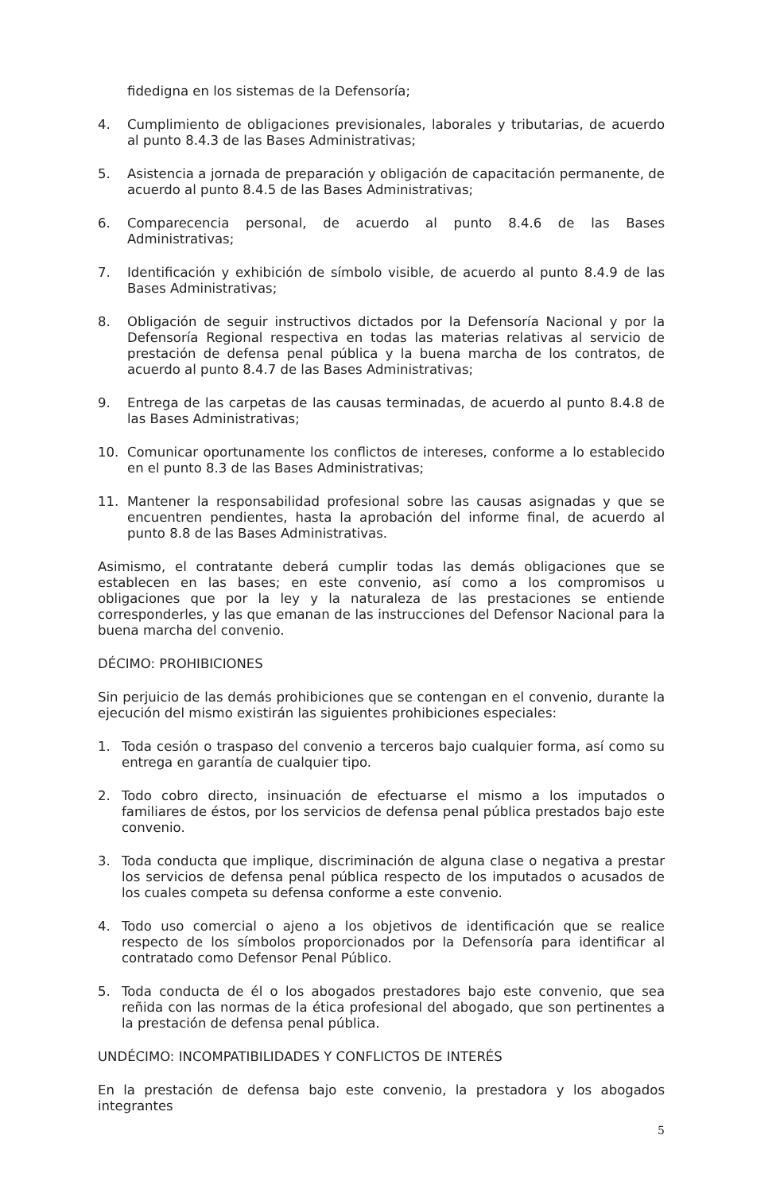fidedigna en los sistemas de la Defensoría;
4. Cumplimiento de obligaciones previsionales, laborales y tributarias, de acuerdo al punto 8.4.3 de las Bases Administrativas;
5. Asistencia a jornada de preparación y obligación de capacitación permanente, de acuerdo al punto 8.4.5 de las Bases Administrativas;
6. Comparecencia personal, de acuerdo al punto 8.4.6 de las Bases Administrativas;
7. Identificación y exhibición de símbolo visible, de acuerdo al punto 8.4.9 de las Bases Administrativas;
8. Obligación de seguir instructivos dictados por la Defensoría Nacional y por la Defensoría Regional respectiva en todas las materias relativas al servicio de prestación de defensa penal pública y la buena marcha de los contratos, de acuerdo al punto 8.4.7 de las Bases Administrativas;
9. Entrega de las carpetas de las causas terminadas, de acuerdo al punto 8.4.8 de las Bases Administrativas;
10. Comunicar oportunamente los conflictos de intereses, conforme a lo establecido en el punto 8.3 de las Bases Administrativas;
11. Mantener la responsabilidad profesional sobre las causas asignadas y que se encuentren pendientes, hasta la aprobación del informe final, de acuerdo al punto 8.8 de las Bases Administrativas.
Asimismo, el contratante deberá cumplir todas las demás obligaciones que se establecen en las bases; en este convenio, así como a los compromisos u obligaciones que por la ley y la naturaleza de las prestaciones se entiende corresponderles, y las que emanan de las instrucciones del Defensor Nacional para la buena marcha del convenio.
DÉCIMO: PROHIBICIONES
Sin perjuicio de las demás prohibiciones que se contengan en el convenio, durante la ejecución del mismo existirán las siguientes prohibiciones especiales:
1. Toda cesión o traspaso del convenio a terceros bajo cualquier forma, así como su entrega en garantía de cualquier tipo.
2. Todo cobro directo, insinuación de efectuarse el mismo a los imputados o familiares de éstos, por los servicios de defensa penal pública prestados bajo este convenio.
3. Toda conducta que implique, discriminación de alguna clase o negativa a prestar los servicios de defensa penal pública respecto de los imputados o acusados de los cuales competa su defensa conforme a este convenio.
4. Todo uso comercial o ajeno a los objetivos de identificación que se realice respecto de los símbolos proporcionados por la Defensoría para identificar al contratado como Defensor Penal Público.
5. Toda conducta de él o los abogados prestadores bajo este convenio, que sea reñida con las normas de la ética profesional del abogado, que son pertinentes a la prestación de defensa penal pública.
UNDÉCIMO: INCOMPATIBILIDADES Y CONFLICTOS DE INTERÉS
En la prestación de defensa bajo este convenio, la prestadora y los abogados integrantes
5